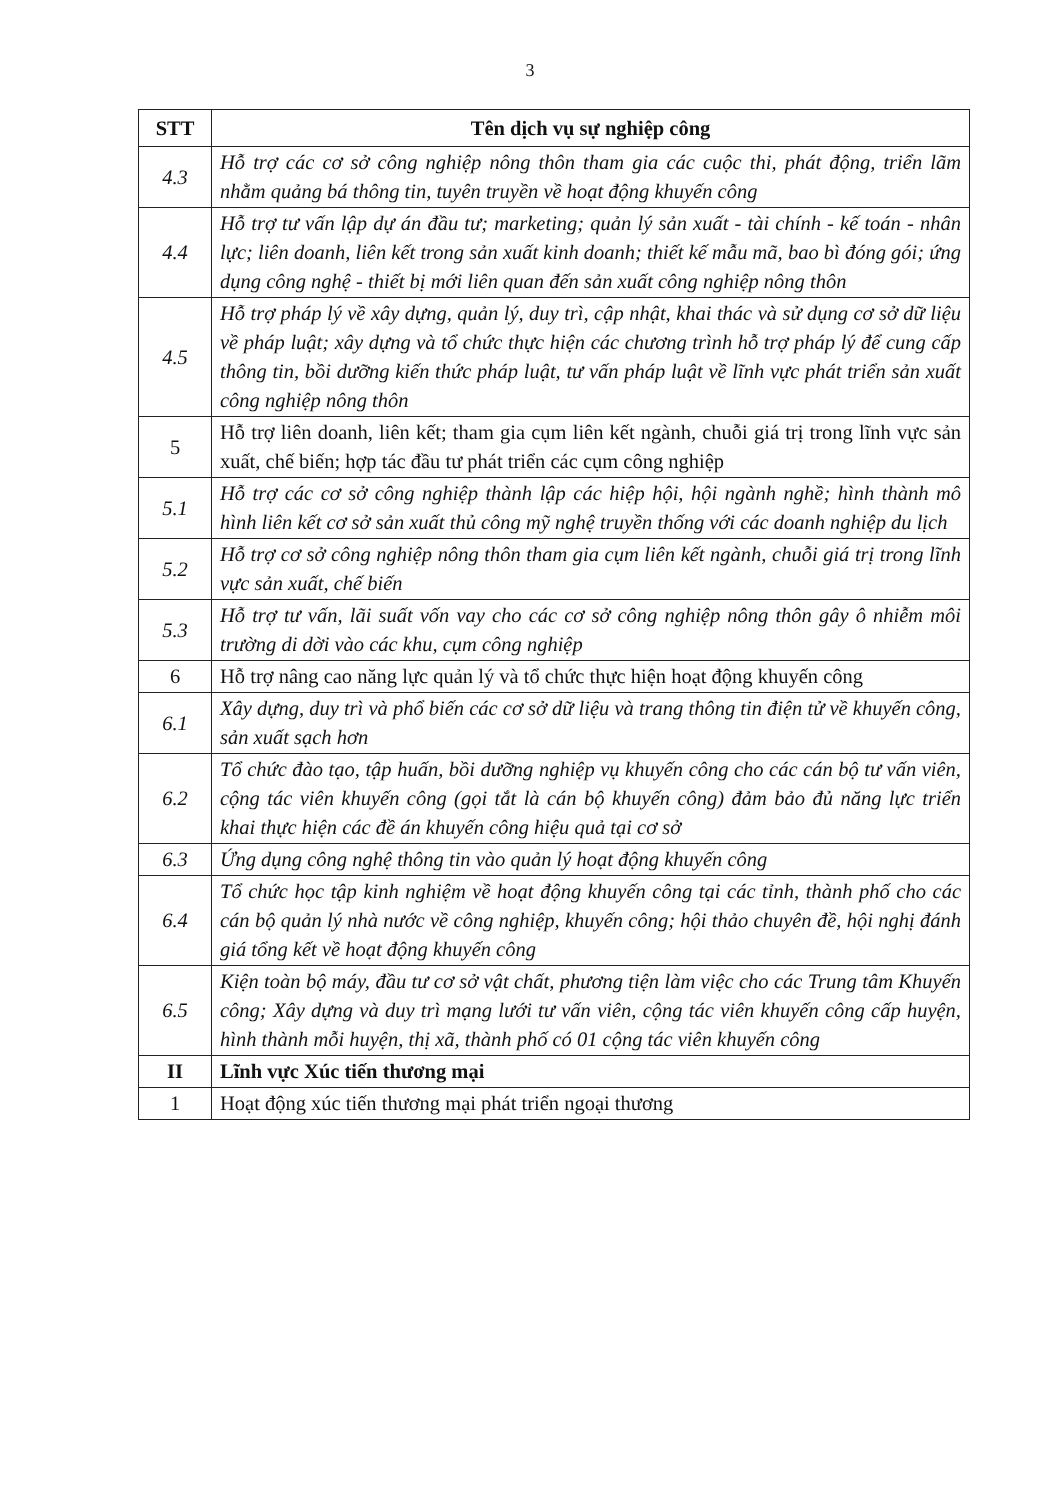3
| STT | Tên dịch vụ sự nghiệp công |
| --- | --- |
| 4.3 | Hỗ trợ các cơ sở công nghiệp nông thôn tham gia các cuộc thi, phát động, triển lãm nhằm quảng bá thông tin, tuyên truyền về hoạt động khuyến công |
| 4.4 | Hỗ trợ tư vấn lập dự án đầu tư; marketing; quản lý sản xuất - tài chính - kế toán - nhân lực; liên doanh, liên kết trong sản xuất kinh doanh; thiết kế mẫu mã, bao bì đóng gói; ứng dụng công nghệ - thiết bị mới liên quan đến sản xuất công nghiệp nông thôn |
| 4.5 | Hỗ trợ pháp lý về xây dựng, quản lý, duy trì, cập nhật, khai thác và sử dụng cơ sở dữ liệu về pháp luật; xây dựng và tổ chức thực hiện các chương trình hỗ trợ pháp lý để cung cấp thông tin, bồi dưỡng kiến thức pháp luật, tư vấn pháp luật về lĩnh vực phát triển sản xuất công nghiệp nông thôn |
| 5 | Hỗ trợ liên doanh, liên kết; tham gia cụm liên kết ngành, chuỗi giá trị trong lĩnh vực sản xuất, chế biến; hợp tác đầu tư phát triển các cụm công nghiệp |
| 5.1 | Hỗ trợ các cơ sở công nghiệp thành lập các hiệp hội, hội ngành nghề; hình thành mô hình liên kết cơ sở sản xuất thủ công mỹ nghệ truyền thống với các doanh nghiệp du lịch |
| 5.2 | Hỗ trợ cơ sở công nghiệp nông thôn tham gia cụm liên kết ngành, chuỗi giá trị trong lĩnh vực sản xuất, chế biến |
| 5.3 | Hỗ trợ tư vấn, lãi suất vốn vay cho các cơ sở công nghiệp nông thôn gây ô nhiễm môi trường di dời vào các khu, cụm công nghiệp |
| 6 | Hỗ trợ nâng cao năng lực quản lý và tổ chức thực hiện hoạt động khuyến công |
| 6.1 | Xây dựng, duy trì và phổ biến các cơ sở dữ liệu và trang thông tin điện tử về khuyến công, sản xuất sạch hơn |
| 6.2 | Tổ chức đào tạo, tập huấn, bồi dưỡng nghiệp vụ khuyến công cho các cán bộ tư vấn viên, cộng tác viên khuyến công (gọi tắt là cán bộ khuyến công) đảm bảo đủ năng lực triển khai thực hiện các đề án khuyến công hiệu quả tại cơ sở |
| 6.3 | Ứng dụng công nghệ thông tin vào quản lý hoạt động khuyến công |
| 6.4 | Tổ chức học tập kinh nghiệm về hoạt động khuyến công tại các tỉnh, thành phố cho các cán bộ quản lý nhà nước về công nghiệp, khuyến công; hội thảo chuyên đề, hội nghị đánh giá tổng kết về hoạt động khuyến công |
| 6.5 | Kiện toàn bộ máy, đầu tư cơ sở vật chất, phương tiện làm việc cho các Trung tâm Khuyến công; Xây dựng và duy trì mạng lưới tư vấn viên, cộng tác viên khuyến công cấp huyện, hình thành mỗi huyện, thị xã, thành phố có 01 cộng tác viên khuyến công |
| II | Lĩnh vực Xúc tiến thương mại |
| 1 | Hoạt động xúc tiến thương mại phát triển ngoại thương |